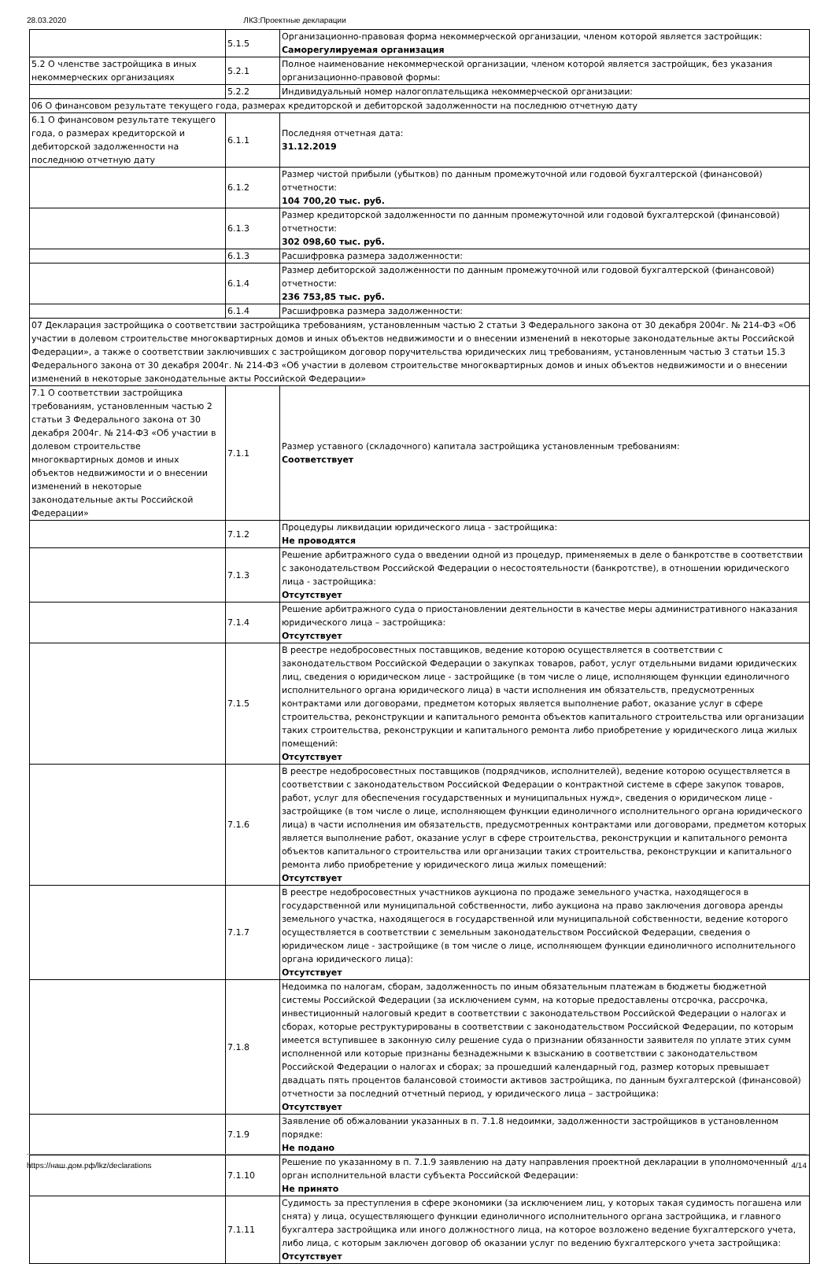28.03.2020 ЛКЗ:Проектные декларации
| | 5.1.5 | Организационно-правовая форма некоммерческой организации, членом которой является застройщик: Саморегулируемая организация |
| 5.2 О членстве застройщика в иных неком­мерческих организациях | 5.2.1 | Полное наименование некоммерческой организации, членом которой является застройщик, без указания организационно-правовой формы: |
| | 5.2.2 | Индивидуальный номер налогоплательщика некоммерческой организации: |
| 06 О финансовом результате текущего года, размерах кредиторской и дебиторской задолженности на последнюю отчетную дату | | |
| 6.1 О финансовом результате текущего года, о размерах кредиторской и дебиторской за­долженности на последнюю отчетную дату | 6.1.1 | Последняя отчетная дата: 31.12.2019 |
| | 6.1.2 | Размер чистой прибыли (убытков) по данным промежуточной или годовой бухгалтерской (финансовой) отчетности: 104 700,20 тыс. руб. |
| | 6.1.3 | Размер кредиторской задолженности по данным промежуточной или годовой бухгалтерской (финансовой) отчетности: 302 098,60 тыс. руб. |
| | 6.1.3 | Расшифровка размера задолженности: |
| | 6.1.4 | Размер дебиторской задолженности по данным промежуточной или годовой бухгалтерской (финансовой) отчетности: 236 753,85 тыс. руб. |
| | 6.1.4 | Расшифровка размера задолженности: |
| 07 Декларация застройщика о соответствии застройщика требованиям, установленным частью 2 статьи 3 Федерального закона от 30 декабря 2004г. № 214-ФЗ «Об участии в долевом строительстве многоквартирных домов и иных объектов недвижимости и о внесении изменений в некоторые законодательные акты Российской Федерации», а также о соответствии заключивших с застройщиком договор поручительства юридических лиц требованиям, установленным частью 3 статьи 15.3 Федерального закона от 30 декабря 2004г. № 214-ФЗ «Об участии в долевом строительстве многоквартирных домов и иных объектов недвижимости и о внесении изменений в некоторые законодательные акты Российской Федерации» | | |
| 7.1 О соответствии застройщика требовани­ям, установленным частью 2 статьи 3 Фе­дерального закона от 30 декабря 2004г. № 214-ФЗ «Об участии в долевом строительстве многоквартирных домов и иных объектов недвижимости и о внесении изменений в не­которые законодательные акты Российской Федерации» | 7.1.1 | Размер уставного (складочного) капитала застройщика установленным требованиям: Соответствует |
| | 7.1.2 | Процедуры ликвидации юридического лица - застройщика: Не проводятся |
| | 7.1.3 | Решение арбитражного суда о введении одной из процедур, применяемых в деле о банкротстве в соответствии с законодательством Российской Федерации о несостоятельности (банкротстве), в отношении юридического лица - застройщика: Отсутствует |
| | 7.1.4 | Решение арбитражного суда о приостановлении деятельности в качестве меры административного наказания юридического лица – застройщика: Отсутствует |
| | 7.1.5 | В реестре недобросовестных поставщиков, ведение которою осуществляется в соответствии с законодательством Российской Федерации о закупках товаров, работ, услуг отдельными видами юридических лиц, сведения о юридическом лице - застройщике (в том числе о лице, исполняющем функции единоличного исполнительного органа юридического лица) в части исполнения им обязательств, предусмотренных контрактами или договорами, предметом которых является выполнение работ, оказание услуг в сфере строительства, реконструкции и капитального ремонта объектов капитального строительства или организации таких строительства, реконструкции и капитального ремонта либо приобретение у юридического лица жилых помещений: Отсутствует |
| | 7.1.6 | В реестре недобросовестных поставщиков (подрядчиков, исполнителей), ведение которою осуществляется в соответствии с законодательством Российской Федерации о контрактной системе в сфере закупок товаров, работ, услуг для обеспечения государственных и муниципальных нужд», сведения о юридическом лице - застройщике (в том числе о лице, исполняющем функции единоличного исполнительного органа юридического лица) в части исполнения им обязательств, предусмотренных контрактами или договорами, предметом которых является выполнение работ, оказание услуг в сфере строительства, реконструкции и капитального ремонта объектов капитального строительства или организации таких строительства, реконструкции и капитального ремонта либо приобретение у юридического лица жилых помещений: Отсутствует |
| | 7.1.7 | В реестре недобросовестных участников аукциона по продаже земельного участка, находящегося в государственной или муниципальной собственности, либо аукциона на право заключения договора аренды земельного участка, находящегося в государственной или муниципальной собственности, ведение которого осуществляется в соответствии с земельным законодательством Российской Федерации, сведения о юридическом лице - застройщике (в том числе о лице, исполняющем функции единоличного исполнительного органа юридического лица): Отсутствует |
| | 7.1.8 | Недоимка по налогам, сборам, задолженность по иным обязательным платежам в бюджеты бюджетной системы Российской Федерации (за исключением сумм, на которые предоставлены отсрочка, рассрочка, инвестиционный налоговый кредит в соответствии с законодательством Российской Федерации о налогах и сборах, которые реструктурированы в соответствии с законодательством Российской Федерации, по которым имеется вступившее в законную силу решение суда о признании обязанности заявителя по уплате этих сумм исполненной или которые признаны безнадежными к взысканию в соответствии с законодательством Российской Федерации о налогах и сборах; за прошедший календарный год, размер которых превышает двадцать пять процентов балансовой стоимости активов застройщика, по данным бухгалтерской (финансовой) отчетности за последний отчетный период, у юридического лица – застройщика: Отсутствует |
| | 7.1.9 | Заявление об обжаловании указанных в п. 7.1.8 недоимки, задолженности застройщиков в установленном порядке: Не подано |
| | 7.1.10 | Решение по указанному в п. 7.1.9 заявлению на дату направления проектной декларации в уполномоченный орган исполнительной власти субъекта Российской Федерации: Не принято |
| | 7.1.11 | Судимость за преступления в сфере экономики (за исключением лиц, у которых такая судимость погашена или снята) у лица, осуществляющего функции единоличного исполнительного органа застройщика, и главного бухгалтера застройщика или иного должностного лица, на которое возложено ведение бухгалтерского учета, либо лица, с которым заключен договор об оказании услуг по ведению бухгалтерского учета застройщика: Отсутствует |
https://наш.дом.рф/lkz/declarations 4/14